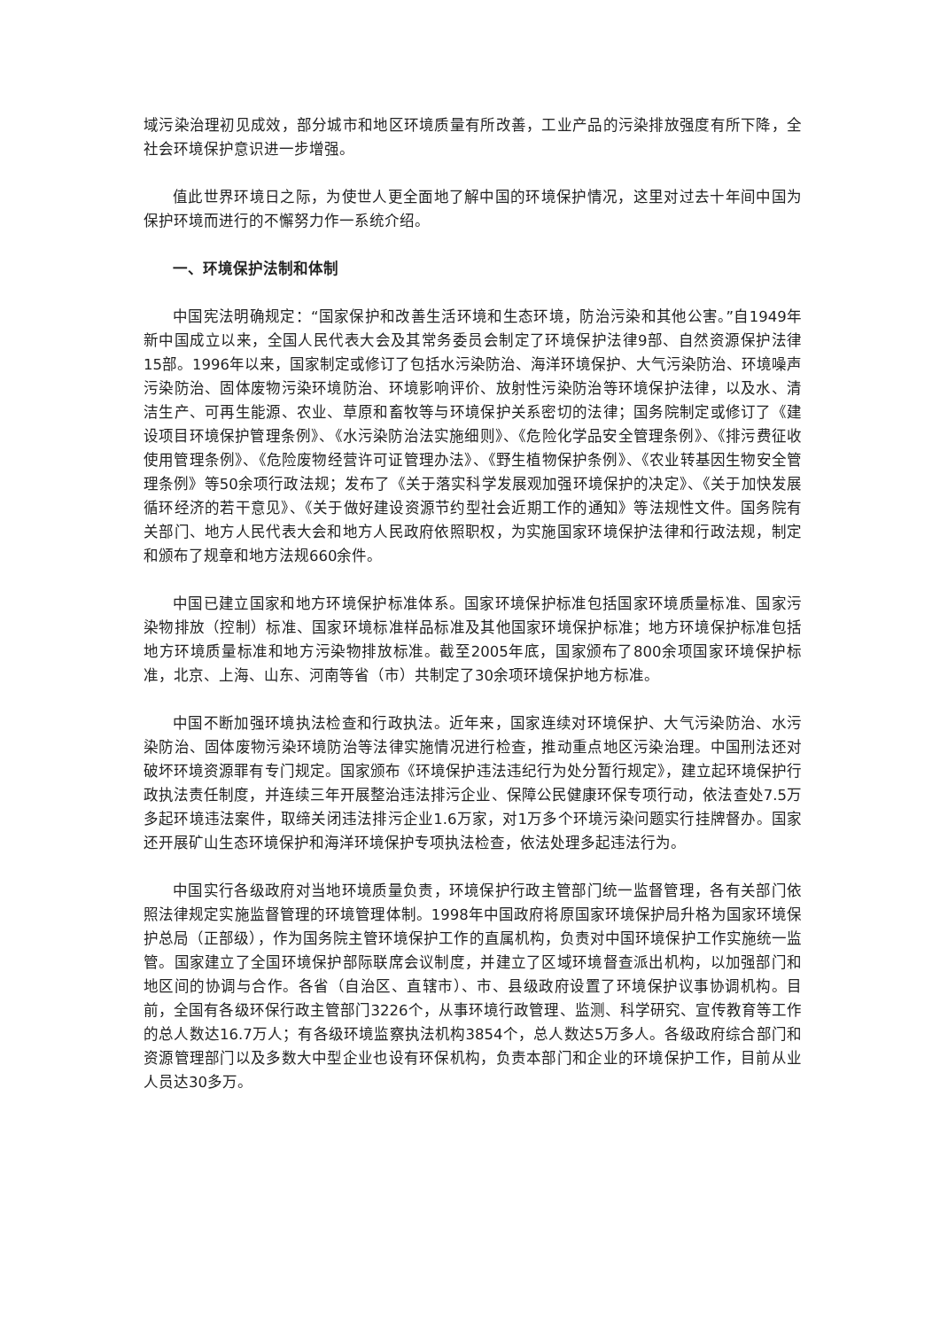域污染治理初见成效，部分城市和地区环境质量有所改善，工业产品的污染排放强度有所下降，全社会环境保护意识进一步增强。
值此世界环境日之际，为使世人更全面地了解中国的环境保护情况，这里对过去十年间中国为保护环境而进行的不懈努力作一系统介绍。
一、环境保护法制和体制
中国宪法明确规定：“国家保护和改善生活环境和生态环境，防治污染和其他公害。”自1949年新中国成立以来，全国人民代表大会及其常务委员会制定了环境保护法律9部、自然资源保护法律15部。1996年以来，国家制定或修订了包括水污染防治、海洋环境保护、大气污染防治、环境噪声污染防治、固体废物污染环境防治、环境影响评价、放射性污染防治等环境保护法律，以及水、清洁生产、可再生能源、农业、草原和畜牧等与环境保护关系密切的法律；国务院制定或修订了《建设项目环境保护管理条例》、《水污染防治法实施细则》、《危险化学品安全管理条例》、《排污费征收使用管理条例》、《危险废物经营许可证管理办法》、《野生植物保护条例》、《农业转基因生物安全管理条例》等50余项行政法规；发布了《关于落实科学发展观加强环境保护的决定》、《关于加快发展循环经济的若干意见》、《关于做好建设资源节约型社会近期工作的通知》等法规性文件。国务院有关部门、地方人民代表大会和地方人民政府依照职权，为实施国家环境保护法律和行政法规，制定和颁布了规章和地方法规660余件。
中国已建立国家和地方环境保护标准体系。国家环境保护标准包括国家环境质量标准、国家污染物排放（控制）标准、国家环境标准样品标准及其他国家环境保护标准；地方环境保护标准包括地方环境质量标准和地方污染物排放标准。截至2005年底，国家颁布了800余项国家环境保护标准，北京、上海、山东、河南等省（市）共制定了30余项环境保护地方标准。
中国不断加强环境执法检查和行政执法。近年来，国家连续对环境保护、大气污染防治、水污染防治、固体废物污染环境防治等法律实施情况进行检查，推动重点地区污染治理。中国刑法还对破坏环境资源罪有专门规定。国家颁布《环境保护违法违纪行为处分暂行规定》，建立起环境保护行政执法责任制度，并连续三年开展整治违法排污企业、保障公民健康环保专项行动，依法查处7.5万多起环境违法案件，取缔关闭违法排污企业1.6万家，对1万多个环境污染问题实行挂牌督办。国家还开展矿山生态环境保护和海洋环境保护专项执法检查，依法处理多起违法行为。
中国实行各级政府对当地环境质量负责，环境保护行政主管部门统一监督管理，各有关部门依照法律规定实施监督管理的环境管理体制。1998年中国政府将原国家环境保护局升格为国家环境保护总局（正部级），作为国务院主管环境保护工作的直属机构，负责对中国环境保护工作实施统一监管。国家建立了全国环境保护部际联席会议制度，并建立了区域环境督查派出机构，以加强部门和地区间的协调与合作。各省（自治区、直辖市）、市、县级政府设置了环境保护议事协调机构。目前，全国有各级环保行政主管部门3226个，从事环境行政管理、监测、科学研究、宣传教育等工作的总人数达16.7万人；有各级环境监察执法机构3854个，总人数达5万多人。各级政府综合部门和资源管理部门以及多数大中型企业也设有环保机构，负责本部门和企业的环境保护工作，目前从业人员达30多万。